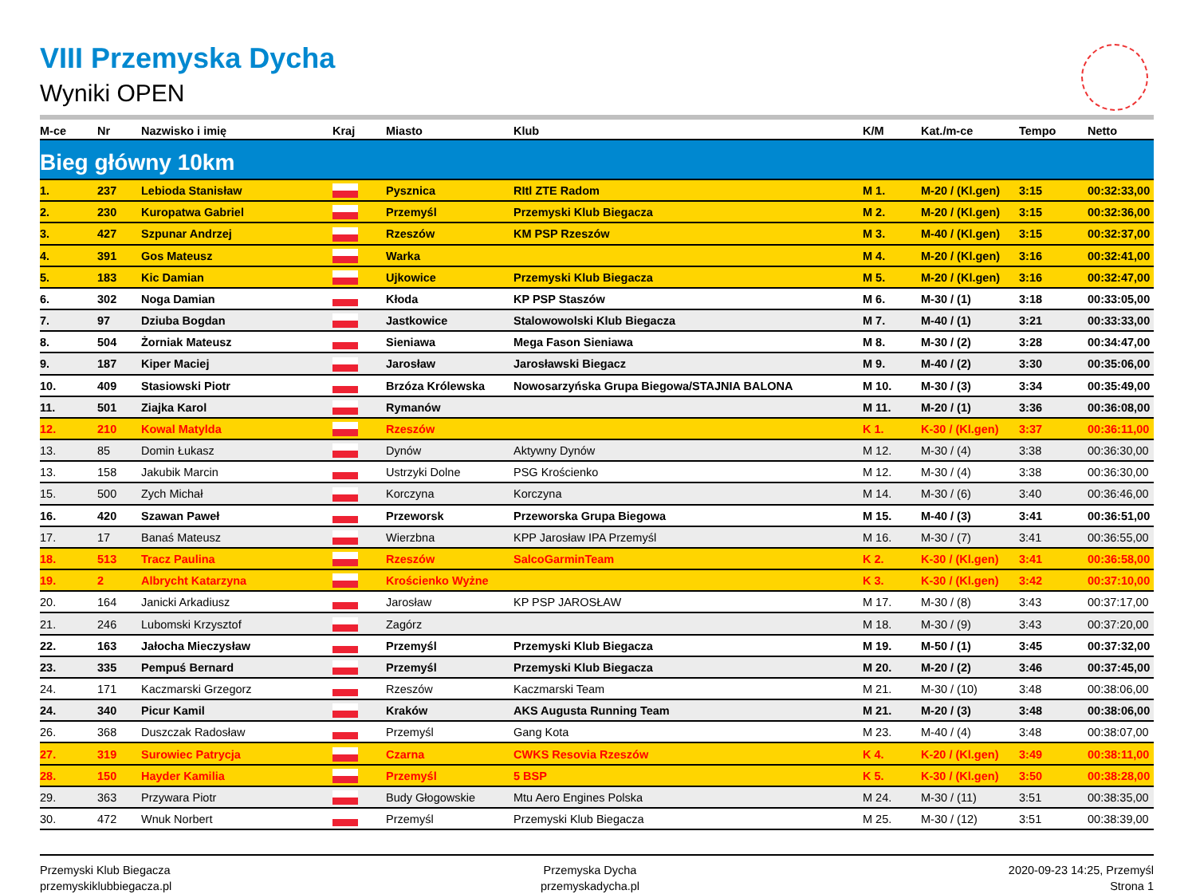VIII Przemyska Dycha
Wyniki OPEN
| M-ce | Nr | Nazwisko i imię | Kraj | Miasto | Klub | K/M | Kat./m-ce | Tempo | Netto |
| --- | --- | --- | --- | --- | --- | --- | --- | --- | --- |
| Bieg główny 10km | | | | | | | | | |
| 1. | 237 | Lebioda Stanisław | | Pysznica | RItl ZTE Radom | M 1. | M-20 / (Kl.gen) | 3:15 | 00:32:33,00 |
| 2. | 230 | Kuropatwa Gabriel | | Przemyśl | Przemyski Klub Biegacza | M 2. | M-20 / (Kl.gen) | 3:15 | 00:32:36,00 |
| 3. | 427 | Szpunar Andrzej | | Rzeszów | KM PSP Rzeszów | M 3. | M-40 / (Kl.gen) | 3:15 | 00:32:37,00 |
| 4. | 391 | Gos Mateusz | | Warka | | M 4. | M-20 / (Kl.gen) | 3:16 | 00:32:41,00 |
| 5. | 183 | Kic Damian | | Ujkowice | Przemyski Klub Biegacza | M 5. | M-20 / (Kl.gen) | 3:16 | 00:32:47,00 |
| 6. | 302 | Noga Damian | | Kłoda | KP PSP Staszów | M 6. | M-30 / (1) | 3:18 | 00:33:05,00 |
| 7. | 97 | Dziuba Bogdan | | Jastkowice | Stalowowolski Klub Biegacza | M 7. | M-40 / (1) | 3:21 | 00:33:33,00 |
| 8. | 504 | Żorniak Mateusz | | Sieniawa | Mega Fason Sieniawa | M 8. | M-30 / (2) | 3:28 | 00:34:47,00 |
| 9. | 187 | Kiper Maciej | | Jarosław | Jarosławski Biegacz | M 9. | M-40 / (2) | 3:30 | 00:35:06,00 |
| 10. | 409 | Stasiowski Piotr | | Brzóza Królewska | Nowosarzyńska Grupa Biegowa/STAJNIA BALONA | M 10. | M-30 / (3) | 3:34 | 00:35:49,00 |
| 11. | 501 | Ziajka Karol | | Rymanów | | M 11. | M-20 / (1) | 3:36 | 00:36:08,00 |
| 12. | 210 | Kowal Matylda | | Rzeszów | | K 1. | K-30 / (Kl.gen) | 3:37 | 00:36:11,00 |
| 13. | 85 | Domin Łukasz | | Dynów | Aktywny Dynów | M 12. | M-30 / (4) | 3:38 | 00:36:30,00 |
| 13. | 158 | Jakubik Marcin | | Ustrzyki Dolne | PSG Krościenko | M 12. | M-30 / (4) | 3:38 | 00:36:30,00 |
| 15. | 500 | Zych Michał | | Korczyna | Korczyna | M 14. | M-30 / (6) | 3:40 | 00:36:46,00 |
| 16. | 420 | Szawan Paweł | | Przeworsk | Przeworska Grupa Biegowa | M 15. | M-40 / (3) | 3:41 | 00:36:51,00 |
| 17. | 17 | Banaś Mateusz | | Wierzbna | KPP Jarosław IPA Przemyśl | M 16. | M-30 / (7) | 3:41 | 00:36:55,00 |
| 18. | 513 | Tracz Paulina | | Rzeszów | SalcoGarminTeam | K 2. | K-30 / (Kl.gen) | 3:41 | 00:36:58,00 |
| 19. | 2 | Albrycht Katarzyna | | Krościenko Wyżne | | K 3. | K-30 / (Kl.gen) | 3:42 | 00:37:10,00 |
| 20. | 164 | Janicki Arkadiusz | | Jarosław | KP PSP JAROSŁAW | M 17. | M-30 / (8) | 3:43 | 00:37:17,00 |
| 21. | 246 | Lubomski Krzysztof | | Zagórz | | M 18. | M-30 / (9) | 3:43 | 00:37:20,00 |
| 22. | 163 | Jałocha Mieczysław | | Przemyśl | Przemyski Klub Biegacza | M 19. | M-50 / (1) | 3:45 | 00:37:32,00 |
| 23. | 335 | Pempuś Bernard | | Przemyśl | Przemyski Klub Biegacza | M 20. | M-20 / (2) | 3:46 | 00:37:45,00 |
| 24. | 171 | Kaczmarski Grzegorz | | Rzeszów | Kaczmarski Team | M 21. | M-30 / (10) | 3:48 | 00:38:06,00 |
| 24. | 340 | Picur Kamil | | Kraków | AKS Augusta Running Team | M 21. | M-20 / (3) | 3:48 | 00:38:06,00 |
| 26. | 368 | Duszczak Radosław | | Przemyśl | Gang Kota | M 23. | M-40 / (4) | 3:48 | 00:38:07,00 |
| 27. | 319 | Surowiec Patrycja | | Czarna | CWKS Resovia Rzeszów | K 4. | K-20 / (Kl.gen) | 3:49 | 00:38:11,00 |
| 28. | 150 | Hayder Kamilia | | Przemyśl | 5 BSP | K 5. | K-30 / (Kl.gen) | 3:50 | 00:38:28,00 |
| 29. | 363 | Przywara Piotr | | Budy Głogowskie | Mtu Aero Engines Polska | M 24. | M-30 / (11) | 3:51 | 00:38:35,00 |
| 30. | 472 | Wnuk Norbert | | Przemyśl | Przemyski Klub Biegacza | M 25. | M-30 / (12) | 3:51 | 00:38:39,00 |
Przemyski Klub Biegacza
przemyskiklubbiegacza.pl
Przemyska Dycha
przemyskadycha.pl
2020-09-23 14:25, Przemyśl
Strona 1